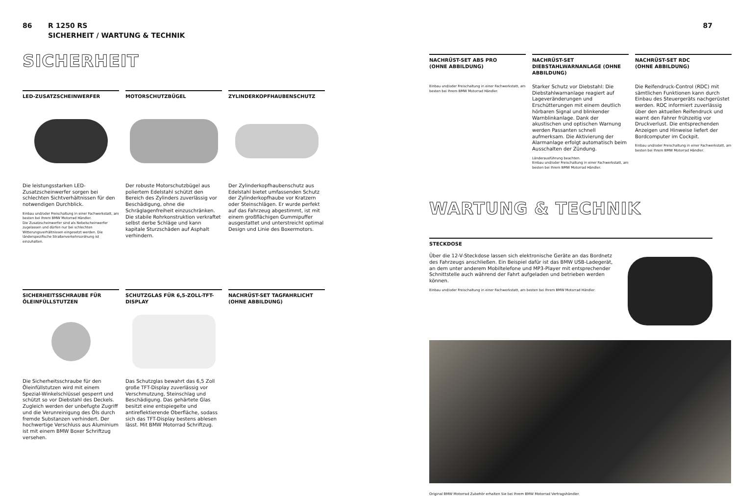86 R 1250 RS
SICHERHEIT / WARTUNG & TECHNIK
SICHERHEIT
LED-ZUSATZSCHEINWERFER
Die leistungsstarken LED-Zusatzscheinwerfer sorgen bei schlechten Sichtverhältnissen für den notwendigen Durchblick.
Einbau und/oder Freischaltung in einer Fachwerkstatt, am besten bei Ihrem BMW Motorrad Händler.
Die Zusatzscheinwerfer sind als Nebelscheinwerfer zugelassen und dürfen nur bei schlechten Witterungsverhältnissen eingesetzt werden. Die länderspezifische Straßenverkehrsordnung ist einzuhalten.
MOTORSCHUTZBÜGEL
Der robuste Motorschutzbügel aus poliertem Edelstahl schützt den Bereich des Zylinders zuverlässig vor Beschädigung, ohne die Schräglagenfreiheit einzuschränken. Die stabile Rohrkonstruktion verkraftet selbst derbe Schläge und kann kapitale Sturzschäden auf Asphalt verhindern.
ZYLINDERKOPFHAUBENSCHUTZ
Der Zylinderkopfhaubenschutz aus Edelstahl bietet umfassenden Schutz der Zylinderkopfhaube vor Kratzern oder Steinschlägen. Er wurde perfekt auf das Fahrzeug abgestimmt, ist mit einem großflächigen Gummipuffer ausgestattet und unterstreicht optimal Design und Linie des Boxermotors.
SICHERHEITSSCHRAUBE FÜR ÖLEINFÜLLSTUTZEN
Die Sicherheitsschraube für den Öleinfüllstutzen wird mit einem Spezial-Winkelschlüssel gesperrt und schützt so vor Diebstahl des Deckels. Zugleich werden der unbefugte Zugriff und die Verunreinigung des Öls durch fremde Substanzen verhindert. Der hochwertige Verschluss aus Aluminium ist mit einem BMW Boxer Schriftzug versehen.
SCHUTZGLAS FÜR 6,5-ZOLL-TFT-DISPLAY
Das Schutzglas bewahrt das 6,5 Zoll große TFT-Display zuverlässig vor Verschmutzung, Steinschlag und Beschädigung. Das gehärtete Glas besitzt eine entspiegelte und antireflektierende Oberfläche, sodass sich das TFT-Display bestens ablesen lässt. Mit BMW Motorrad Schriftzug.
NACHRÜST-SET TAGFAHRLICHT (OHNE ABBILDUNG)
87
NACHRÜST-SET ABS PRO
(OHNE ABBILDUNG)
Einbau und/oder Freischaltung in einer Fachwerkstatt, am besten bei Ihrem BMW Motorrad Händler.
NACHRÜST-SET DIEBSTAHLWARNANLAGE (OHNE ABBILDUNG)
Starker Schutz vor Diebstahl: Die Diebstahlwarnanlage reagiert auf Lageveränderungen und Erschütterungen mit einem deutlich hörbaren Signal und blinkender Warnblinkanlage. Dank der akustischen und optischen Warnung werden Passanten schnell aufmerksam. Die Aktivierung der Alarmanlage erfolgt automatisch beim Ausschalten der Zündung.
Länderausführung beachten.
Einbau und/oder Freischaltung in einer Fachwerkstatt, am besten bei Ihrem BMW Motorrad Händler.
NACHRÜST-SET RDC
(OHNE ABBILDUNG)
Die Reifendruck-Control (RDC) mit sämtlichen Funktionen kann durch Einbau des Steuergeräts nachgerüstet werden. RDC informiert zuverlässig über den aktuellen Reifendruck und warnt den Fahrer frühzeitig vor Druckverlust. Die entsprechenden Anzeigen und Hinweise liefert der Bordcomputer im Cockpit.
Einbau und/oder Freischaltung in einer Fachwerkstatt, am besten bei Ihrem BMW Motorrad Händler.
WARTUNG & TECHNIK
STECKDOSE
Über die 12-V-Steckdose lassen sich elektronische Geräte an das Bordnetz des Fahrzeugs anschließen. Ein Beispiel dafür ist das BMW USB-Ladegerät, an dem unter anderem Mobiltelefone und MP3-Player mit entsprechender Schnittstelle auch während der Fahrt aufgeladen und betrieben werden können.
Einbau und/oder Freischaltung in einer Fachwerkstatt, am besten bei Ihrem BMW Motorrad Händler.
Original BMW Motorrad Zubehör erhalten Sie bei Ihrem BMW Motorrad Vertragshändler.